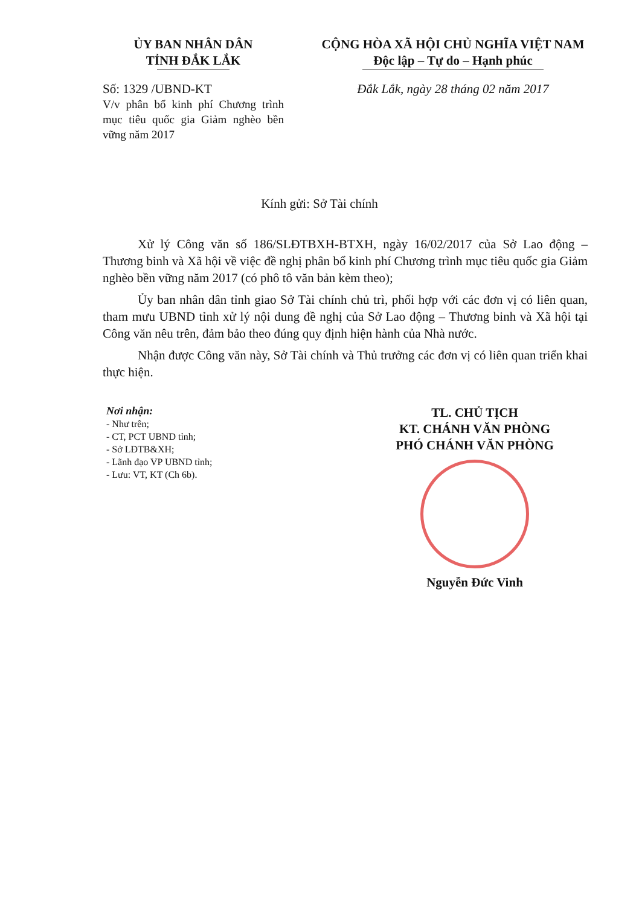ỦY BAN NHÂN DÂN
TỈNH ĐẮK LẮK
Số: 1329 /UBND-KT
V/v phân bổ kinh phí Chương trình mục tiêu quốc gia Giảm nghèo bền vững năm 2017
CỘNG HÒA XÃ HỘI CHỦ NGHĨA VIỆT NAM
Độc lập – Tự do – Hạnh phúc
Đắk Lắk, ngày 28 tháng 02 năm 2017
Kính gửi: Sở Tài chính
Xử lý Công văn số 186/SLĐTBXH-BTXH, ngày 16/02/2017 của Sở Lao động – Thương binh và Xã hội về việc đề nghị phân bổ kinh phí Chương trình mục tiêu quốc gia Giảm nghèo bền vững năm 2017 (có phô tô văn bản kèm theo);
Ủy ban nhân dân tỉnh giao Sở Tài chính chủ trì, phối hợp với các đơn vị có liên quan, tham mưu UBND tỉnh xử lý nội dung đề nghị của Sở Lao động – Thương binh và Xã hội tại Công văn nêu trên, đảm bảo theo đúng quy định hiện hành của Nhà nước.
Nhận được Công văn này, Sở Tài chính và Thủ trưởng các đơn vị có liên quan triển khai thực hiện.
Nơi nhận:
- Như trên;
- CT, PCT UBND tỉnh;
- Sở LĐTB&XH;
- Lãnh đạo VP UBND tỉnh;
- Lưu: VT, KT (Ch 6b).
TL. CHỦ TỊCH
KT. CHÁNH VĂN PHÒNG
PHÓ CHÁNH VĂN PHÒNG
Nguyễn Đức Vinh